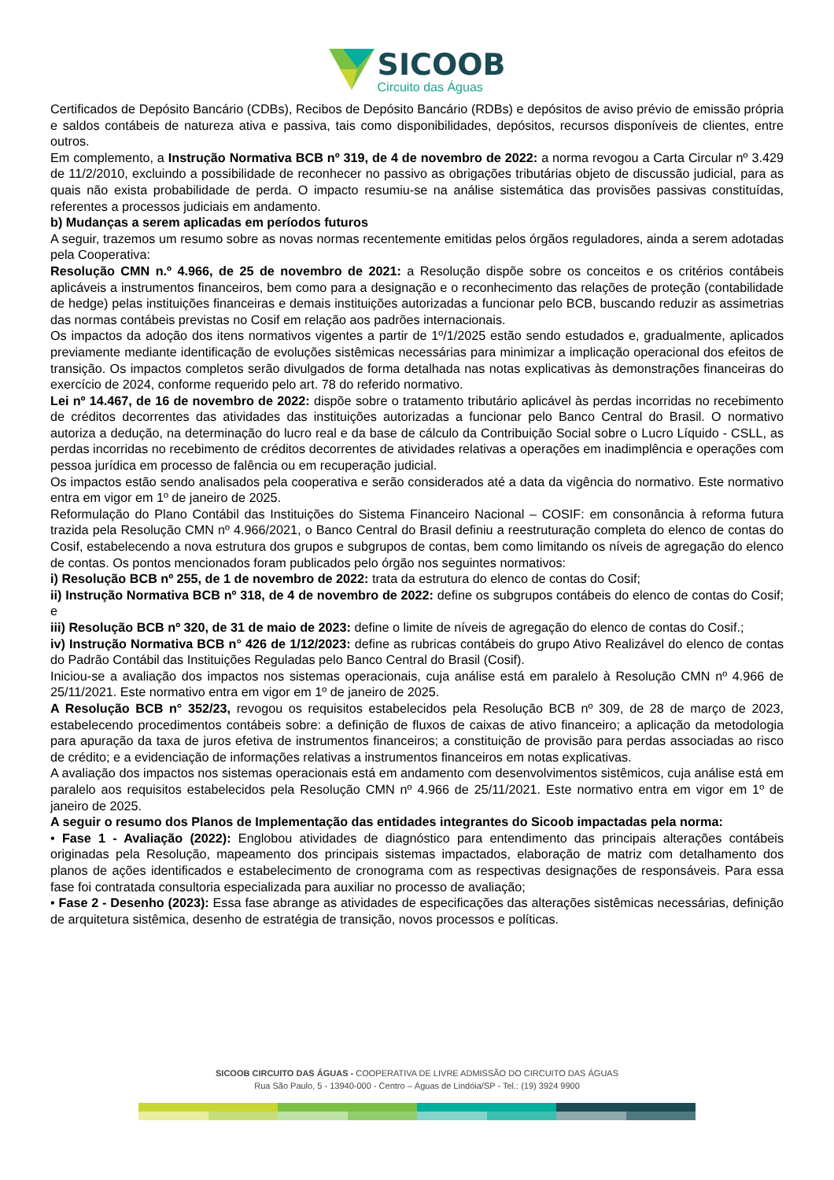SICOOB
Circuito das Águas
Certificados de Depósito Bancário (CDBs), Recibos de Depósito Bancário (RDBs) e depósitos de aviso prévio de emissão própria e saldos contábeis de natureza ativa e passiva, tais como disponibilidades, depósitos, recursos disponíveis de clientes, entre outros.
Em complemento, a Instrução Normativa BCB nº 319, de 4 de novembro de 2022: a norma revogou a Carta Circular nº 3.429 de 11/2/2010, excluindo a possibilidade de reconhecer no passivo as obrigações tributárias objeto de discussão judicial, para as quais não exista probabilidade de perda. O impacto resumiu-se na análise sistemática das provisões passivas constituídas, referentes a processos judiciais em andamento.
b) Mudanças a serem aplicadas em períodos futuros
A seguir, trazemos um resumo sobre as novas normas recentemente emitidas pelos órgãos reguladores, ainda a serem adotadas pela Cooperativa:
Resolução CMN n.º 4.966, de 25 de novembro de 2021: a Resolução dispõe sobre os conceitos e os critérios contábeis aplicáveis a instrumentos financeiros, bem como para a designação e o reconhecimento das relações de proteção (contabilidade de hedge) pelas instituições financeiras e demais instituições autorizadas a funcionar pelo BCB, buscando reduzir as assimetrias das normas contábeis previstas no Cosif em relação aos padrões internacionais.
Os impactos da adoção dos itens normativos vigentes a partir de 1º/1/2025 estão sendo estudados e, gradualmente, aplicados previamente mediante identificação de evoluções sistêmicas necessárias para minimizar a implicação operacional dos efeitos de transição. Os impactos completos serão divulgados de forma detalhada nas notas explicativas às demonstrações financeiras do exercício de 2024, conforme requerido pelo art. 78 do referido normativo.
Lei nº 14.467, de 16 de novembro de 2022: dispõe sobre o tratamento tributário aplicável às perdas incorridas no recebimento de créditos decorrentes das atividades das instituições autorizadas a funcionar pelo Banco Central do Brasil. O normativo autoriza a dedução, na determinação do lucro real e da base de cálculo da Contribuição Social sobre o Lucro Líquido - CSLL, as perdas incorridas no recebimento de créditos decorrentes de atividades relativas a operações em inadimplência e operações com pessoa jurídica em processo de falência ou em recuperação judicial.
Os impactos estão sendo analisados pela cooperativa e serão considerados até a data da vigência do normativo. Este normativo entra em vigor em 1º de janeiro de 2025.
Reformulação do Plano Contábil das Instituições do Sistema Financeiro Nacional – COSIF: em consonância à reforma futura trazida pela Resolução CMN nº 4.966/2021, o Banco Central do Brasil definiu a reestruturação completa do elenco de contas do Cosif, estabelecendo a nova estrutura dos grupos e subgrupos de contas, bem como limitando os níveis de agregação do elenco de contas. Os pontos mencionados foram publicados pelo órgão nos seguintes normativos:
i) Resolução BCB nº 255, de 1 de novembro de 2022: trata da estrutura do elenco de contas do Cosif;
ii) Instrução Normativa BCB nº 318, de 4 de novembro de 2022: define os subgrupos contábeis do elenco de contas do Cosif; e
iii) Resolução BCB nº 320, de 31 de maio de 2023: define o limite de níveis de agregação do elenco de contas do Cosif.;
iv) Instrução Normativa BCB n° 426 de 1/12/2023: define as rubricas contábeis do grupo Ativo Realizável do elenco de contas do Padrão Contábil das Instituições Reguladas pelo Banco Central do Brasil (Cosif).
Iniciou-se a avaliação dos impactos nos sistemas operacionais, cuja análise está em paralelo à Resolução CMN nº 4.966 de 25/11/2021. Este normativo entra em vigor em 1º de janeiro de 2025.
A Resolução BCB n° 352/23, revogou os requisitos estabelecidos pela Resolução BCB nº 309, de 28 de março de 2023, estabelecendo procedimentos contábeis sobre: a definição de fluxos de caixas de ativo financeiro; a aplicação da metodologia para apuração da taxa de juros efetiva de instrumentos financeiros; a constituição de provisão para perdas associadas ao risco de crédito; e a evidenciação de informações relativas a instrumentos financeiros em notas explicativas.
A avaliação dos impactos nos sistemas operacionais está em andamento com desenvolvimentos sistêmicos, cuja análise está em paralelo aos requisitos estabelecidos pela Resolução CMN nº 4.966 de 25/11/2021. Este normativo entra em vigor em 1º de janeiro de 2025.
A seguir o resumo dos Planos de Implementação das entidades integrantes do Sicoob impactadas pela norma:
• Fase 1 - Avaliação (2022): Englobou atividades de diagnóstico para entendimento das principais alterações contábeis originadas pela Resolução, mapeamento dos principais sistemas impactados, elaboração de matriz com detalhamento dos planos de ações identificados e estabelecimento de cronograma com as respectivas designações de responsáveis. Para essa fase foi contratada consultoria especializada para auxiliar no processo de avaliação;
• Fase 2 - Desenho (2023): Essa fase abrange as atividades de especificações das alterações sistêmicas necessárias, definição de arquitetura sistêmica, desenho de estratégia de transição, novos processos e políticas.
SICOOB CIRCUITO DAS ÁGUAS - COOPERATIVA DE LIVRE ADMISSÃO DO CIRCUITO DAS ÁGUAS
Rua São Paulo, 5 - 13940-000 - Centro – Águas de Lindóia/SP - Tel.: (19) 3924 9900